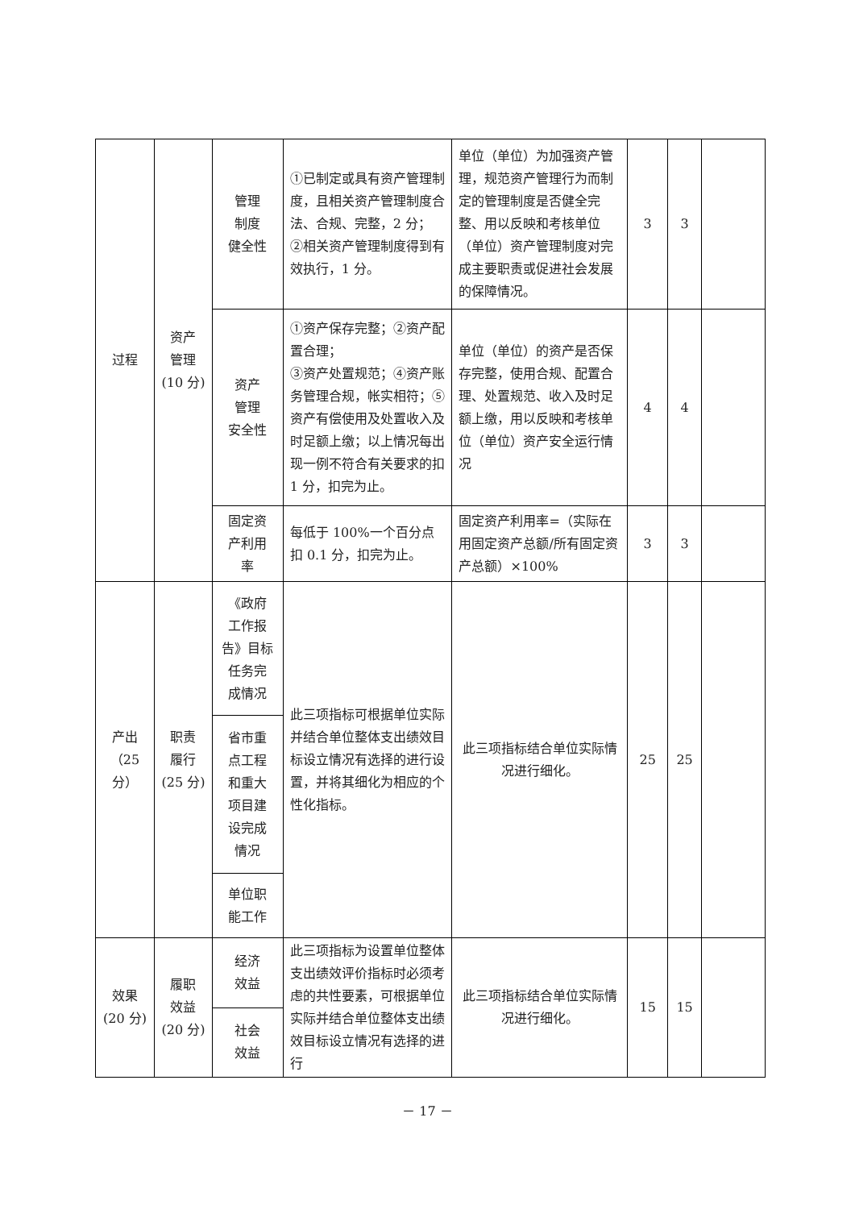| 过程 | 资产 管理 (10 分) | 管理 制度 健全性 | ①已制定或具有资产管理制度，且相关资产管理制度合法、合规、完整，2 分； ②相关资产管理制度得到有效执行，1 分。 | 单位（单位）为加强资产管理，规范资产管理行为而制定的管理制度是否健全完整、用以反映和考核单位（单位）资产管理制度对完成主要职责或促进社会发展的保障情况。 | 3 | 3 | |
| | | 资产 管理 安全性 | ①资产保存完整；②资产配置合理； ③资产处置规范；④资产账务管理合规，帐实相符；⑤资产有偿使用及处置收入及时足额上缴；以上情况每出现一例不符合有关要求的扣 1 分，扣完为止。 | 单位（单位）的资产是否保存完整，使用合规、配置合理、处置规范、收入及时足额上缴，用以反映和考核单位（单位）资产安全运行情况 | 4 | 4 | |
| | | 固定资 产利用 率 | 每低于 100%一个百分点扣 0.1 分，扣完为止。 | 固定资产利用率=（实际在用固定资产总额/所有固定资产总额）×100% | 3 | 3 | |
| 产出（25分） | 职责 履行 (25 分) | 《政府 工作报 告》目标 任务完 成情况 | 此三项指标可根据单位实际并结合单位整体支出绩效目标设立情况有选择的进行设置，并将其细化为相应的个性化指标。 | 此三项指标结合单位实际情况进行细化。 | 25 | 25 | |
| | | 省市重 点工程 和重大 项目建 设完成 情况 | | | | | |
| | | 单位职 能工作 | | | | | |
| 效果 (20 分) | 履职 效益 (20 分) | 经济 效益 | 此三项指标为设置单位整体支出绩效评价指标时必须考虑的共性要素，可根据单位实际并结合单位整体支出绩效目标设立情况有选择的进行 | 此三项指标结合单位实际情况进行细化。 | 15 | 15 | |
| | | 社会 效益 | | | | | |
－ 17 －